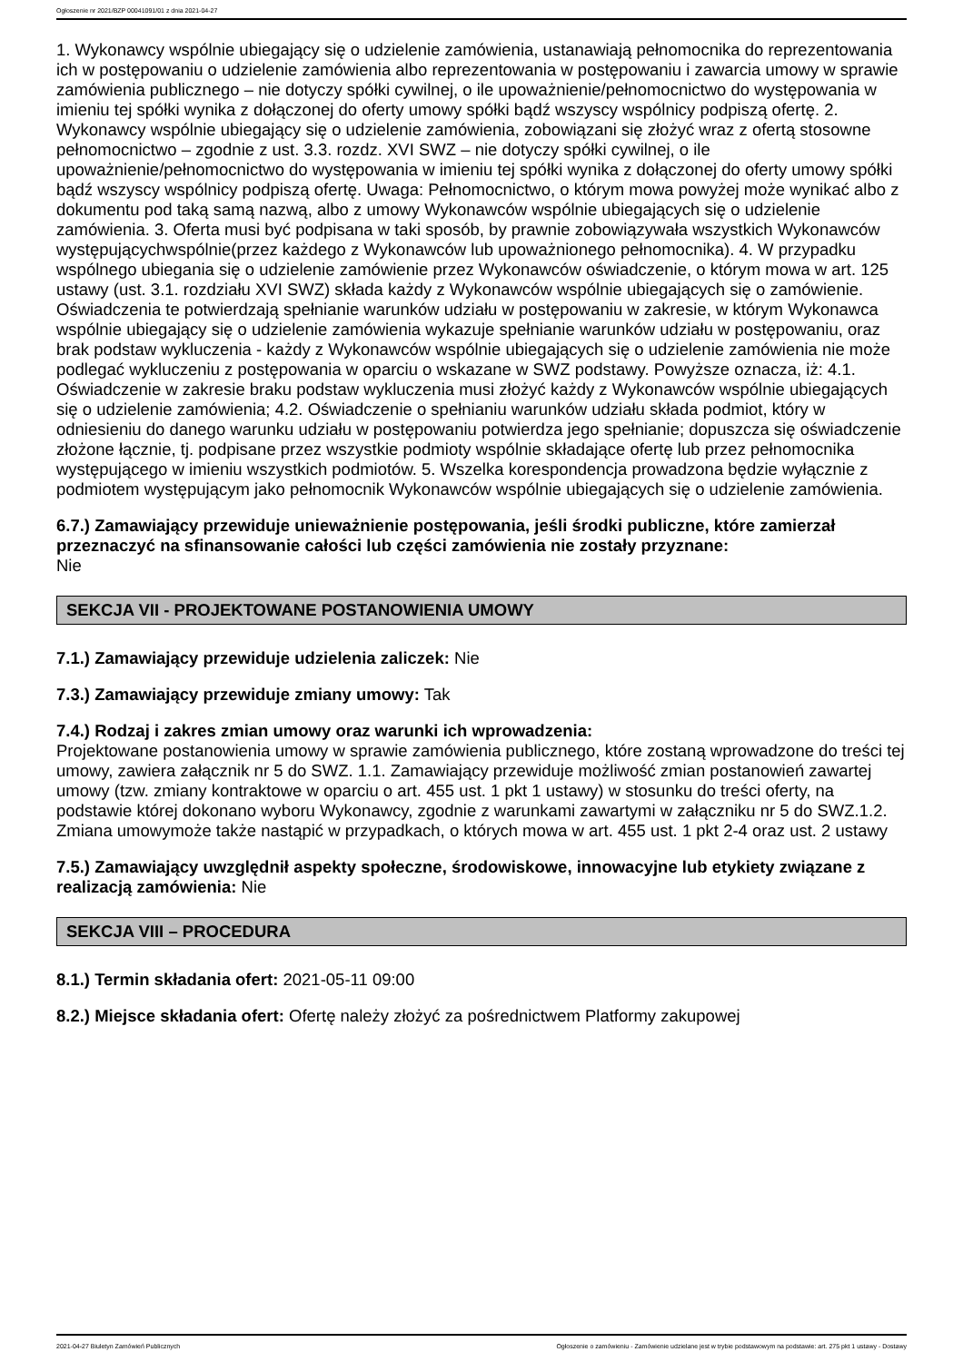Ogłoszenie nr 2021/BZP 00041091/01 z dnia 2021-04-27
1. Wykonawcy wspólnie ubiegający się o udzielenie zamówienia, ustanawiają pełnomocnika do reprezentowania ich w postępowaniu o udzielenie zamówienia albo reprezentowania w postępowaniu i zawarcia umowy w sprawie zamówienia publicznego – nie dotyczy spółki cywilnej, o ile upoważnienie/pełnomocnictwo do występowania w imieniu tej spółki wynika z dołączonej do oferty umowy spółki bądź wszyscy wspólnicy podpiszą ofertę. 2. Wykonawcy wspólnie ubiegający się o udzielenie zamówienia, zobowiązani się złożyć wraz z ofertą stosowne pełnomocnictwo – zgodnie z ust. 3.3. rozdz. XVI SWZ – nie dotyczy spółki cywilnej, o ile upoważnienie/pełnomocnictwo do występowania w imieniu tej spółki wynika z dołączonej do oferty umowy spółki bądź wszyscy wspólnicy podpiszą ofertę. Uwaga: Pełnomocnictwo, o którym mowa powyżej może wynikać albo z dokumentu pod taką samą nazwą, albo z umowy Wykonawców wspólnie ubiegających się o udzielenie zamówienia. 3. Oferta musi być podpisana w taki sposób, by prawnie zobowiązywała wszystkich Wykonawców występującychwspólnie(przez każdego z Wykonawców lub upoważnionego pełnomocnika). 4. W przypadku wspólnego ubiegania się o udzielenie zamówienie przez Wykonawców oświadczenie, o którym mowa w art. 125 ustawy (ust. 3.1. rozdziału XVI SWZ) składa każdy z Wykonawców wspólnie ubiegających się o zamówienie. Oświadczenia te potwierdzają spełnianie warunków udziału w postępowaniu w zakresie, w którym Wykonawca wspólnie ubiegający się o udzielenie zamówienia wykazuje spełnianie warunków udziału w postępowaniu, oraz brak podstaw wykluczenia - każdy z Wykonawców wspólnie ubiegających się o udzielenie zamówienia nie może podlegać wykluczeniu z postępowania w oparciu o wskazane w SWZ podstawy. Powyższe oznacza, iż: 4.1. Oświadczenie w zakresie braku podstaw wykluczenia musi złożyć każdy z Wykonawców wspólnie ubiegających się o udzielenie zamówienia; 4.2. Oświadczenie o spełnianiu warunków udziału składa podmiot, który w odniesieniu do danego warunku udziału w postępowaniu potwierdza jego spełnianie; dopuszcza się oświadczenie złożone łącznie, tj. podpisane przez wszystkie podmioty wspólnie składające ofertę lub przez pełnomocnika występującego w imieniu wszystkich podmiotów. 5. Wszelka korespondencja prowadzona będzie wyłącznie z podmiotem występującym jako pełnomocnik Wykonawców wspólnie ubiegających się o udzielenie zamówienia.
6.7.) Zamawiający przewiduje unieważnienie postępowania, jeśli środki publiczne, które zamierzał przeznaczyć na sfinansowanie całości lub części zamówienia nie zostały przyznane:
Nie
SEKCJA VII - PROJEKTOWANE POSTANOWIENIA UMOWY
7.1.) Zamawiający przewiduje udzielenia zaliczek: Nie
7.3.) Zamawiający przewiduje zmiany umowy: Tak
7.4.) Rodzaj i zakres zmian umowy oraz warunki ich wprowadzenia:
Projektowane postanowienia umowy w sprawie zamówienia publicznego, które zostaną wprowadzone do treści tej umowy, zawiera załącznik nr 5 do SWZ. 1.1. Zamawiający przewiduje możliwość zmian postanowień zawartej umowy (tzw. zmiany kontraktowe w oparciu o art. 455 ust. 1 pkt 1 ustawy) w stosunku do treści oferty, na podstawie której dokonano wyboru Wykonawcy, zgodnie z warunkami zawartymi w załączniku nr 5 do SWZ.1.2. Zmiana umowymoże także nastąpić w przypadkach, o których mowa w art. 455 ust. 1 pkt 2-4 oraz ust. 2 ustawy
7.5.) Zamawiający uwzględnił aspekty społeczne, środowiskowe, innowacyjne lub etykiety związane z realizacją zamówienia: Nie
SEKCJA VIII – PROCEDURA
8.1.) Termin składania ofert: 2021-05-11 09:00
8.2.) Miejsce składania ofert: Ofertę należy złożyć za pośrednictwem Platformy zakupowej
2021-04-27 Biuletyn Zamówień Publicznych Ogłoszenie o zamówieniu - Zamówienie udzielane jest w trybie podstawowym na podstawie: art. 275 pkt 1 ustawy - Dostawy